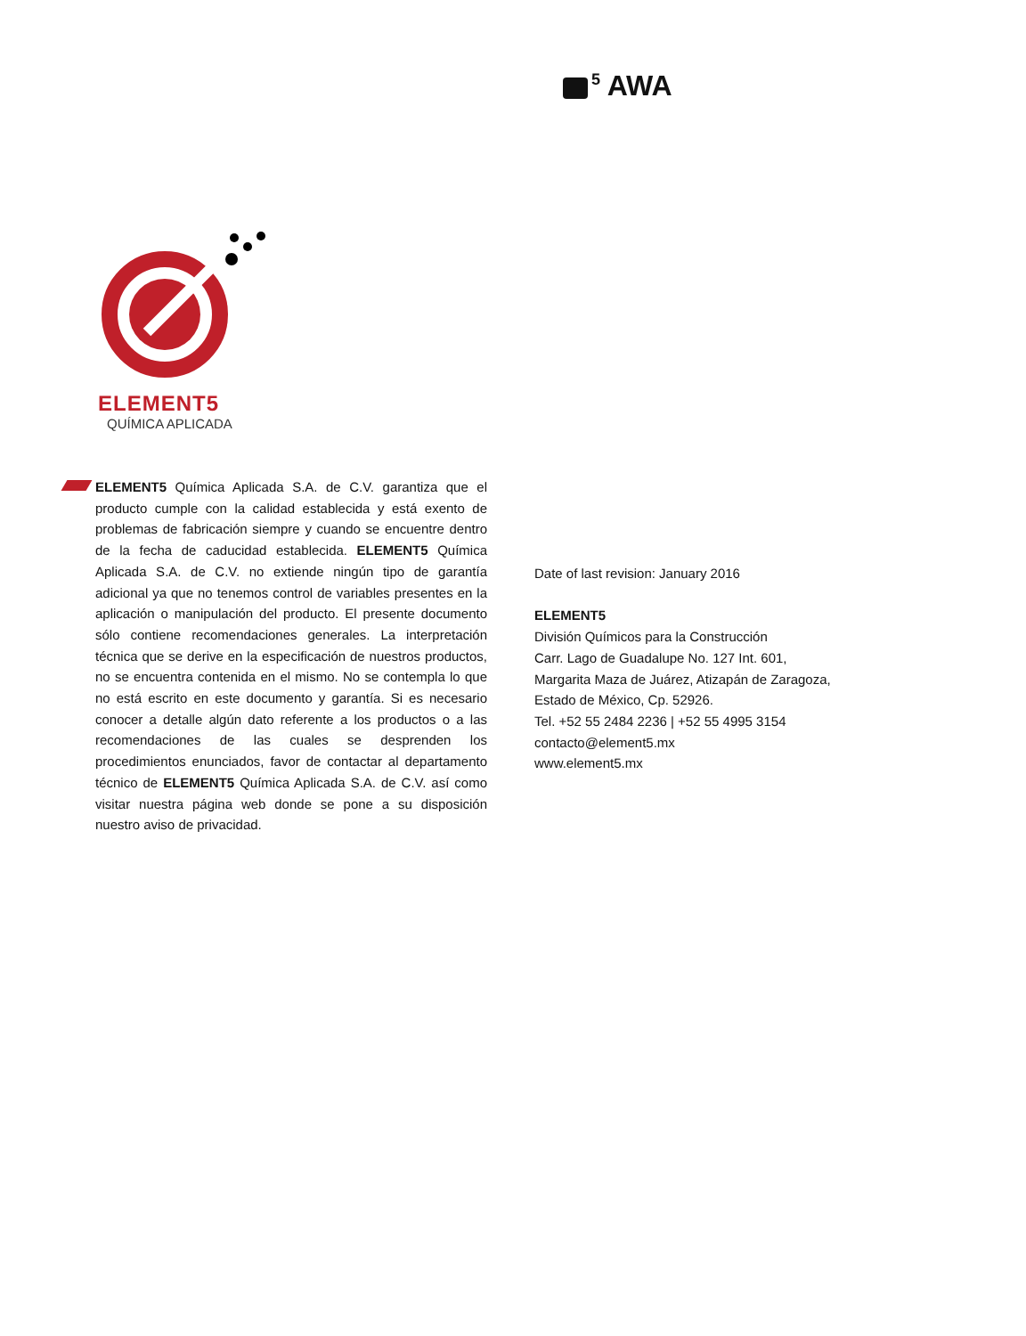<sup>5</sup> AWA
ELEMENT5
QUÍMICA APLICADA
ELEMENT5 Química Aplicada S.A. de C.V. garantiza que el producto cumple con la calidad establecida y está exento de problemas de fabricación siempre y cuando se encuentre dentro de la fecha de caducidad establecida. ELEMENT5 Química Aplicada S.A. de C.V. no extiende ningún tipo de garantía adicional ya que no tenemos control de variables presentes en la aplicación o manipulación del producto. El presente documento sólo contiene recomendaciones generales. La interpretación técnica que se derive en la especificación de nuestros productos, no se encuentra contenida en el mismo. No se contempla lo que no está escrito en este documento y garantía. Si es necesario conocer a detalle algún dato referente a los productos o a las recomendaciones de las cuales se desprenden los procedimientos enunciados, favor de contactar al departamento técnico de ELEMENT5 Química Aplicada S.A. de C.V. así como visitar nuestra página web donde se pone a su disposición nuestro aviso de privacidad.
Date of last revision: January 2016
ELEMENT5
División Químicos para la Construcción
Carr. Lago de Guadalupe No. 127 Int. 601,
Margarita Maza de Juárez, Atizapán de Zaragoza,
Estado de México, Cp. 52926.
Tel. +52 55 2484 2236 | +52 55 4995 3154
contacto@element5.mx
www.element5.mx